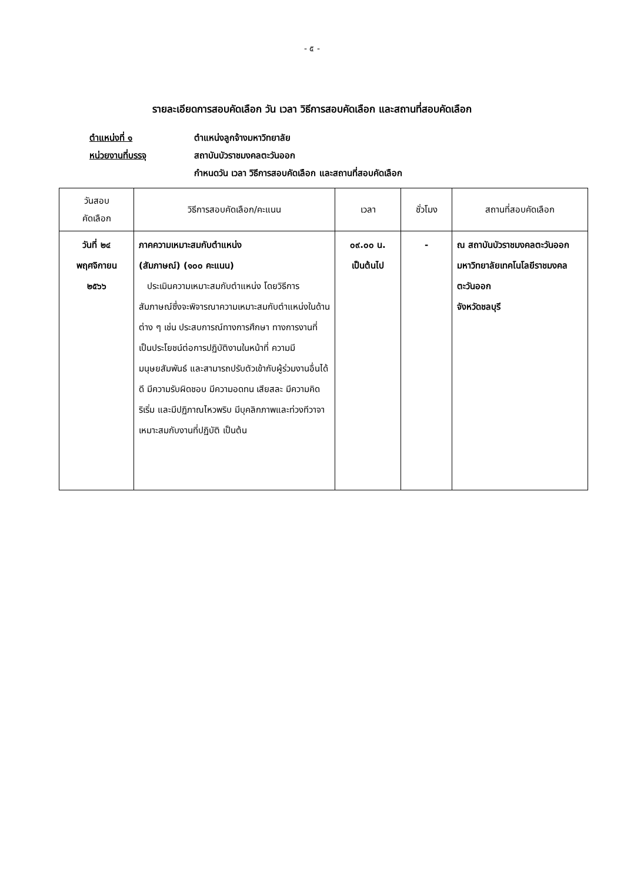- ๕ -
รายละเอียดการสอบคัดเลือก วัน เวลา วิธีการสอบคัดเลือก และสถานที่สอบคัดเลือก
ตำแหน่งที่ ๑ ตำแหน่งลูกจ้างมหาวิทยาลัย
หน่วยงานที่บรรจุ สถาบันบัวราชมงคลตะวันออก
กำหนดวัน เวลา วิธีการสอบคัดเลือก และสถานที่สอบคัดเลือก
| วันสอบ คัดเลือก | วิธีการสอบคัดเลือก/คะแนน | เวลา | ชั่วโมง | สถานที่สอบคัดเลือก |
| --- | --- | --- | --- | --- |
| วันที่ ๒๔ พฤศจิกายน ๒๕๖๖ | ภาคความเหมาะสมกับตำแหน่ง (สัมภาษณ์) (๑๐๐ คะแนน) ประเมินความเหมาะสมกับตำแหน่ง โดยวิธีการสัมภาษณ์ซึ่งจะพิจารณาความเหมาะสมกับตำแหน่งในด้านต่าง ๆ เช่น ประสบการณ์ทางการศึกษา ทางการงานที่เป็นประโยชน์ต่อการปฏิบัติงานในหน้าที่ ความมีมนุษยสัมพันธ์ และสามารถปรับตัวเข้ากับผู้ร่วมงานอื่นได้ดี มีความรับผิดชอบ มีความอดทน เสียสละ มีความคิดริเริ่ม และมีปฏิภาณไหวพริบ มีบุคลิกภาพและท่วงทีวาจาเหมาะสมกับงานที่ปฏิบัติ เป็นต้น | ๐๙.๐๐ น. เป็นต้นไป | - | ณ สถาบันบัวราชมงคลตะวันออก มหาวิทยาลัยเทคโนโลยีราชมงคลตะวันออก จังหวัดชลบุรี |